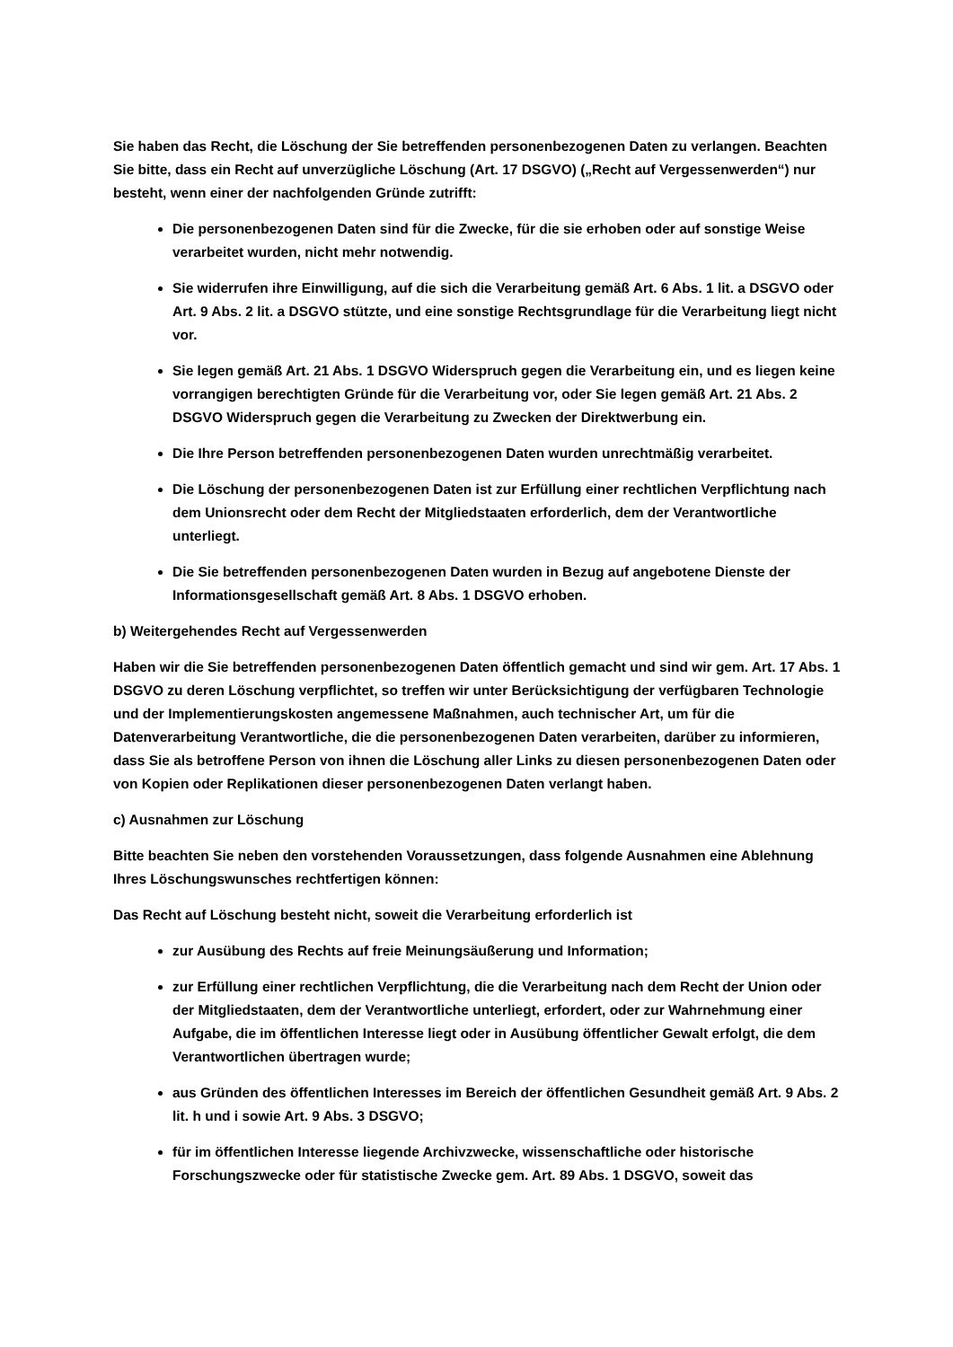Sie haben das Recht, die Löschung der Sie betreffenden personenbezogenen Daten zu verlangen. Beachten Sie bitte, dass ein Recht auf unverzügliche Löschung (Art. 17 DSGVO) („Recht auf Vergessenwerden“) nur besteht, wenn einer der nachfolgenden Gründe zutrifft:
Die personenbezogenen Daten sind für die Zwecke, für die sie erhoben oder auf sonstige Weise verarbeitet wurden, nicht mehr notwendig.
Sie widerrufen ihre Einwilligung, auf die sich die Verarbeitung gemäß Art. 6 Abs. 1 lit. a DSGVO oder Art. 9 Abs. 2 lit. a DSGVO stützte, und eine sonstige Rechtsgrundlage für die Verarbeitung liegt nicht vor.
Sie legen gemäß Art. 21 Abs. 1 DSGVO Widerspruch gegen die Verarbeitung ein, und es liegen keine vorrangigen berechtigten Gründe für die Verarbeitung vor, oder Sie legen gemäß Art. 21 Abs. 2 DSGVO Widerspruch gegen die Verarbeitung zu Zwecken der Direktwerbung ein.
Die Ihre Person betreffenden personenbezogenen Daten wurden unrechtmäßig verarbeitet.
Die Löschung der personenbezogenen Daten ist zur Erfüllung einer rechtlichen Verpflichtung nach dem Unionsrecht oder dem Recht der Mitgliedstaaten erforderlich, dem der Verantwortliche unterliegt.
Die Sie betreffenden personenbezogenen Daten wurden in Bezug auf angebotene Dienste der Informationsgesellschaft gemäß Art. 8 Abs. 1 DSGVO erhoben.
b) Weitergehendes Recht auf Vergessenwerden
Haben wir die Sie betreffenden personenbezogenen Daten öffentlich gemacht und sind wir gem. Art. 17 Abs. 1 DSGVO zu deren Löschung verpflichtet, so treffen wir unter Berücksichtigung der verfügbaren Technologie und der Implementierungskosten angemessene Maßnahmen, auch technischer Art, um für die Datenverarbeitung Verantwortliche, die die personenbezogenen Daten verarbeiten, darüber zu informieren, dass Sie als betroffene Person von ihnen die Löschung aller Links zu diesen personenbezogenen Daten oder von Kopien oder Replikationen dieser personenbezogenen Daten verlangt haben.
c) Ausnahmen zur Löschung
Bitte beachten Sie neben den vorstehenden Voraussetzungen, dass folgende Ausnahmen eine Ablehnung Ihres Löschungswunsches rechtfertigen können:
Das Recht auf Löschung besteht nicht, soweit die Verarbeitung erforderlich ist
zur Ausübung des Rechts auf freie Meinungsäußerung und Information;
zur Erfüllung einer rechtlichen Verpflichtung, die die Verarbeitung nach dem Recht der Union oder der Mitgliedstaaten, dem der Verantwortliche unterliegt, erfordert, oder zur Wahrnehmung einer Aufgabe, die im öffentlichen Interesse liegt oder in Ausübung öffentlicher Gewalt erfolgt, die dem Verantwortlichen übertragen wurde;
aus Gründen des öffentlichen Interesses im Bereich der öffentlichen Gesundheit gemäß Art. 9 Abs. 2 lit. h und i sowie Art. 9 Abs. 3 DSGVO;
für im öffentlichen Interesse liegende Archivzwecke, wissenschaftliche oder historische Forschungszwecke oder für statistische Zwecke gem. Art. 89 Abs. 1 DSGVO, soweit das